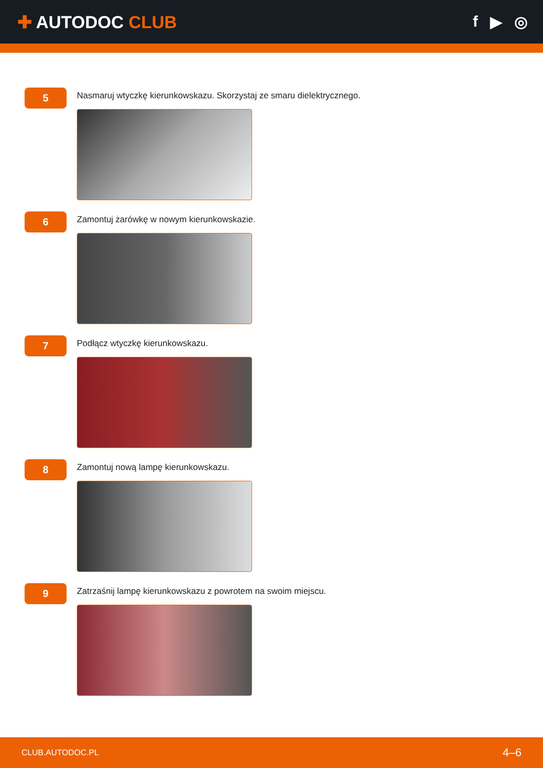✚ AUTODOC CLUB f ▶ ◎
5
Nasmaruj wtyczkę kierunkowskazu. Skorzystaj ze smaru dielektrycznego.
6
Zamontuj żarówkę w nowym kierunkowskazie.
7
Podłącz wtyczkę kierunkowskazu.
8
Zamontuj nową lampę kierunkowskazu.
9
Zatrzaśnij lampę kierunkowskazu z powrotem na swoim miejscu.
CLUB.AUTODOC.PL 4–6